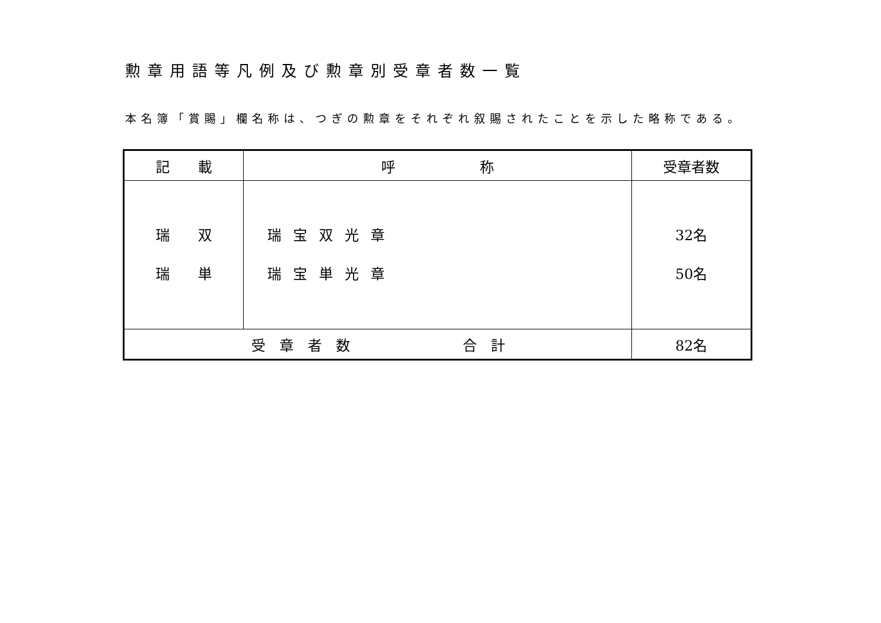勲章用語等凡例及び勲章別受章者数一覧
本名簿「賞賜」欄名称は、つぎの勲章をそれぞれ叙賜されたことを示した略称である。
| 記 載 | 呼 称 | 受章者数 |
| --- | --- | --- |
| 瑞 双 瑞 単 | 瑞宝双光章 瑞宝単光章 | 32名 50名 |
| 受 章 者 数 合 計 | | 82名 |